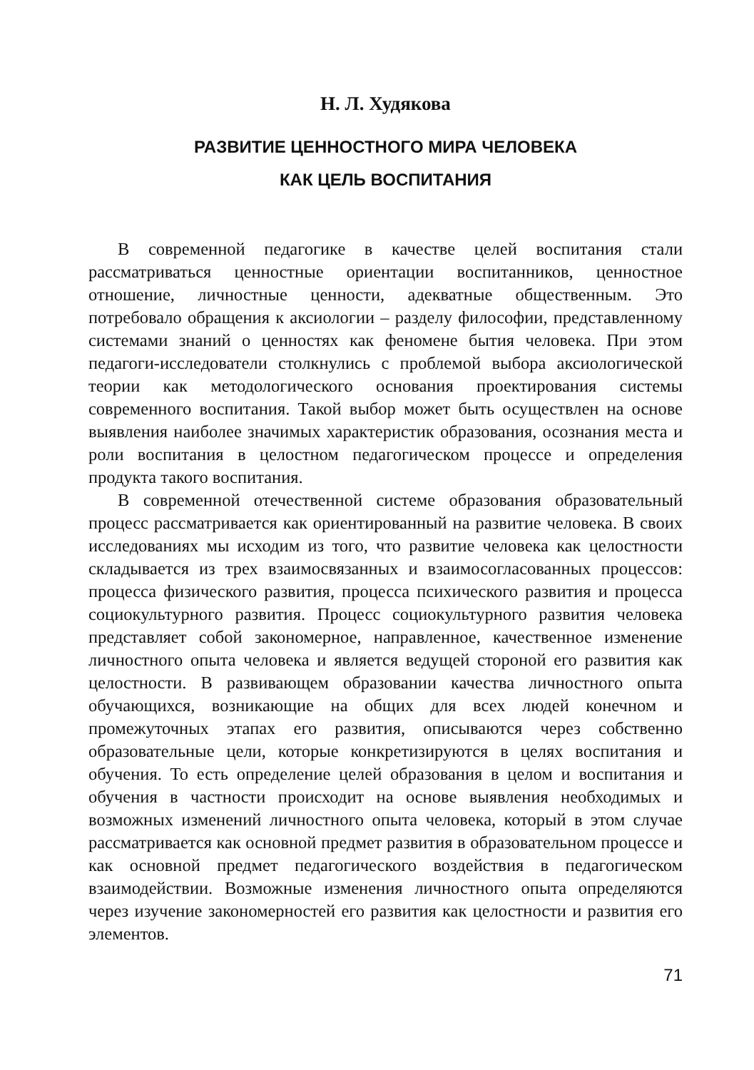Н. Л. Худякова
РАЗВИТИЕ ЦЕННОСТНОГО МИРА ЧЕЛОВЕКА
КАК ЦЕЛЬ ВОСПИТАНИЯ
В современной педагогике в качестве целей воспитания стали рассматриваться ценностные ориентации воспитанников, ценностное отношение, личностные ценности, адекватные общественным. Это потребовало обращения к аксиологии – разделу философии, представленному системами знаний о ценностях как феномене бытия человека. При этом педагоги-исследователи столкнулись с проблемой выбора аксиологической теории как методологического основания проектирования системы современного воспитания. Такой выбор может быть осуществлен на основе выявления наиболее значимых характеристик образования, осознания места и роли воспитания в целостном педагогическом процессе и определения продукта такого воспитания.
В современной отечественной системе образования образовательный процесс рассматривается как ориентированный на развитие человека. В своих исследованиях мы исходим из того, что развитие человека как целостности складывается из трех взаимосвязанных и взаимосогласованных процессов: процесса физического развития, процесса психического развития и процесса социокультурного развития. Процесс социокультурного развития человека представляет собой закономерное, направленное, качественное изменение личностного опыта человека и является ведущей стороной его развития как целостности. В развивающем образовании качества личностного опыта обучающихся, возникающие на общих для всех людей конечном и промежуточных этапах его развития, описываются через собственно образовательные цели, которые конкретизируются в целях воспитания и обучения. То есть определение целей образования в целом и воспитания и обучения в частности происходит на основе выявления необходимых и возможных изменений личностного опыта человека, который в этом случае рассматривается как основной предмет развития в образовательном процессе и как основной предмет педагогического воздействия в педагогическом взаимодействии. Возможные изменения личностного опыта определяются через изучение закономерностей его развития как целостности и развития его элементов.
71